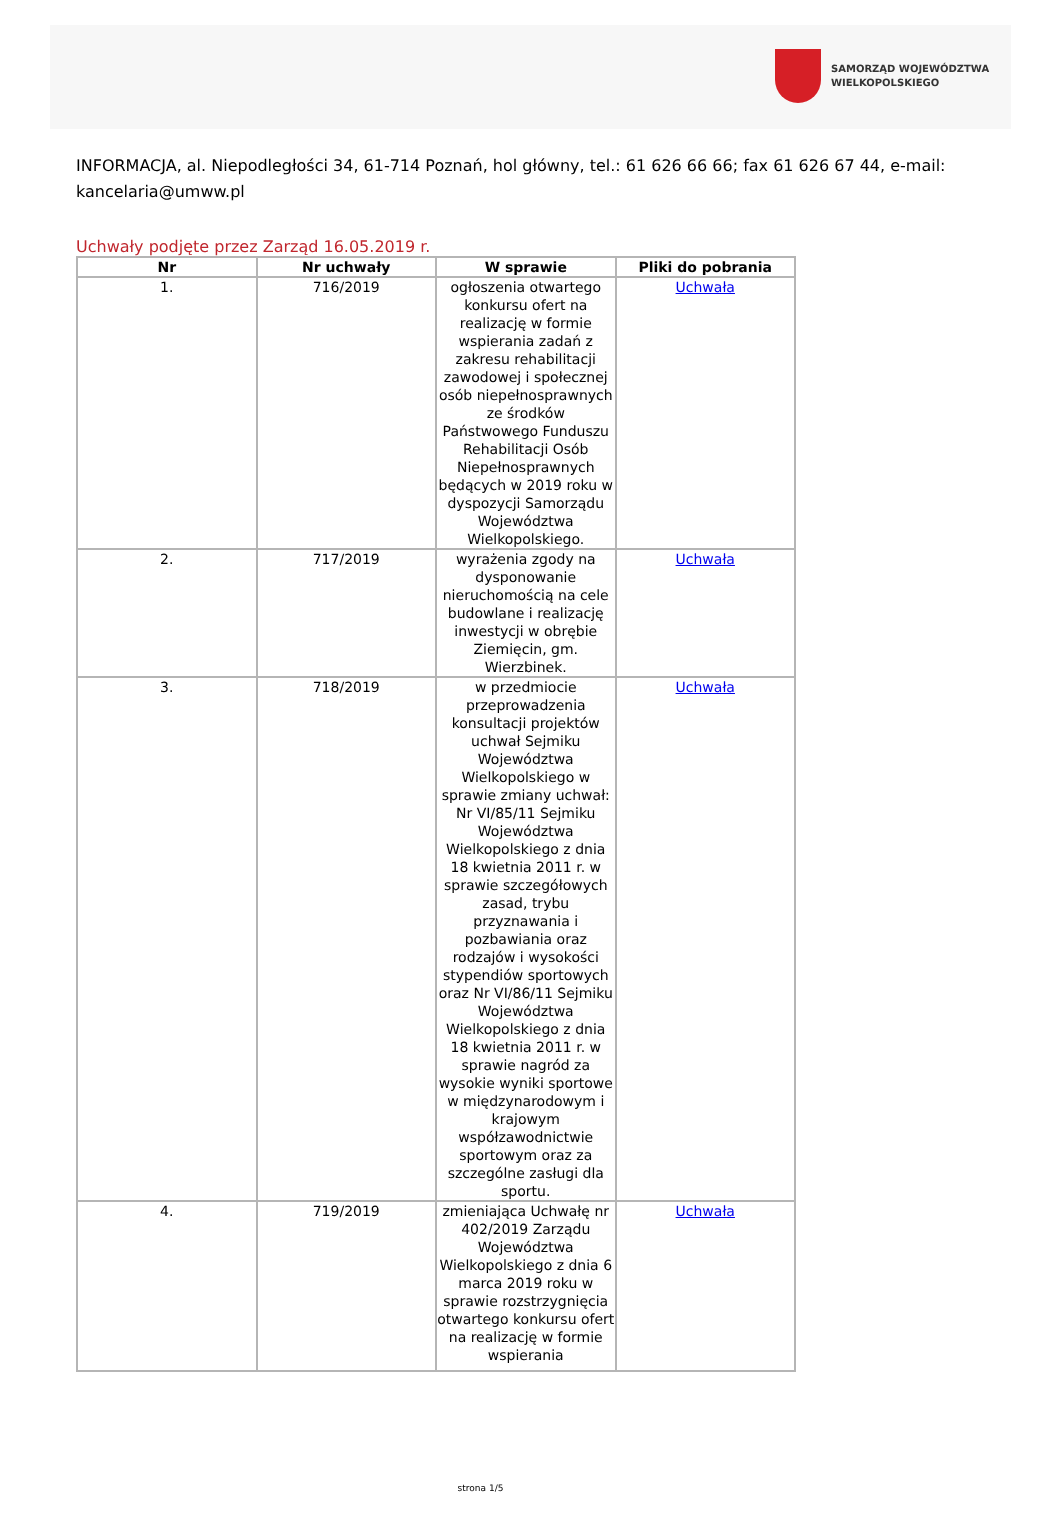SAMORZĄD WOJEWÓDZTWA
WIELKOPOLSKIEGO
INFORMACJA, al. Niepodległości 34, 61-714 Poznań, hol główny, tel.: 61 626 66 66; fax 61 626 67 44, e-mail: kancelaria@umww.pl
Uchwały podjęte przez Zarząd 16.05.2019 r.
| Nr | Nr uchwały | W sprawie | Pliki do pobrania |
| --- | --- | --- | --- |
| 1. | 716/2019 | ogłoszenia otwartego konkursu ofert na realizację w formie wspierania zadań z zakresu rehabilitacji zawodowej i społecznej osób niepełnosprawnych ze środków Państwowego Funduszu Rehabilitacji Osób Niepełnosprawnych będących w 2019 roku w dyspozycji Samorządu Województwa Wielkopolskiego. | Uchwała |
| 2. | 717/2019 | wyrażenia zgody na dysponowanie nieruchomością na cele budowlane i realizację inwestycji w obrębie Ziemięcin, gm. Wierzbinek. | Uchwała |
| 3. | 718/2019 | w przedmiocie przeprowadzenia konsultacji projektów uchwał Sejmiku Województwa Wielkopolskiego w sprawie zmiany uchwał: Nr VI/85/11 Sejmiku Województwa Wielkopolskiego z dnia 18 kwietnia 2011 r. w sprawie szczegółowych zasad, trybu przyznawania i pozbawiania oraz rodzajów i wysokości stypendiów sportowych oraz Nr VI/86/11 Sejmiku Województwa Wielkopolskiego z dnia 18 kwietnia 2011 r. w sprawie nagród za wysokie wyniki sportowe w międzynarodowym i krajowym współzawodnictwie sportowym oraz za szczególne zasługi dla sportu. | Uchwała |
| 4. | 719/2019 | zmieniająca Uchwałę nr 402/2019 Zarządu Województwa Wielkopolskiego z dnia 6 marca 2019 roku w sprawie rozstrzygnięcia otwartego konkursu ofert na realizację w formie wspierania | Uchwała |
strona 1/5